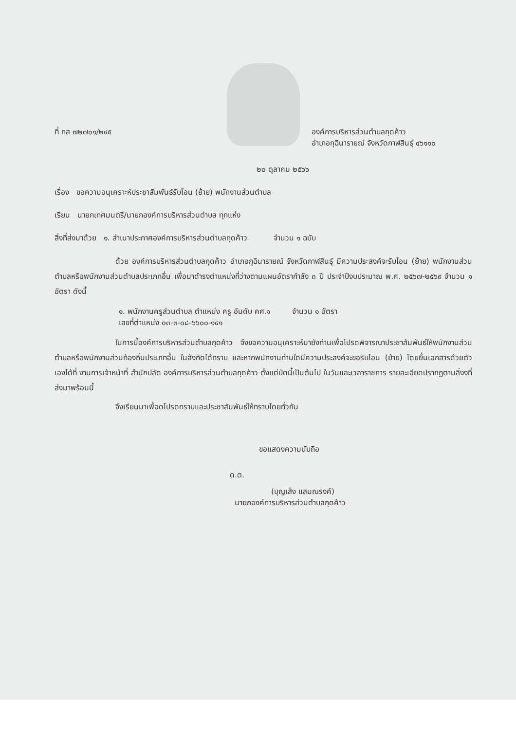ที่ กส ๗๒๗๐๑/๒๔๕ องค์การบริหารส่วนตำบลกุดค้าว
อำเภอกุฉินารายณ์ จังหวัดกาฬสินธุ์ ๔๖๑๑๐
๒๐ ตุลาคม ๒๕๖๖
เรื่อง ขอความอนุเคราะห์ประชาสัมพันธ์รับโอน (ย้าย) พนักงานส่วนตำบล
เรียน นายกเทศมนตรี/นายกองค์การบริหารส่วนตำบล ทุกแห่ง
สิ่งที่ส่งมาด้วย ๑. สำเนาประกาศองค์การบริหารส่วนตำบลกุดค้าว จำนวน ๑ ฉบับ
ด้วย องค์การบริหารส่วนตำบลกุดค้าว อำเภอกุฉินารายณ์ จังหวัดกาฬสินธุ์ มีความประสงค์จะรับโอน (ย้าย) พนักงานส่วนตำบลหรือพนักงานส่วนตำบลประเภทอื่น เพื่อมาดำรงตำแหน่งที่ว่างตามแผนอัตรากำลัง ๓ ปี ประจำปีงบประมาณ พ.ศ. ๒๕๖๗-๒๕๖๙ จำนวน ๑ อัตรา ดังนี้
๑. พนักงานครูส่วนตำบล ตำแหน่ง ครู อันดับ คศ.๑ จำนวน ๑ อัตรา
เลขที่ตำแหน่ง ๐๓-๓-๐๘-๖๖๐๐-๑๔๑
ในการนี้องค์การบริหารส่วนตำบลกุดค้าว จึงขอความอนุเคราะห์มายังท่านเพื่อโปรดพิจารณาประชาสัมพันธ์ให้พนักงานส่วนตำบลหรือพนักงานส่วนท้องถิ่นประเภทอื่น ในสังกัดได้ทราบ และหากพนักงานท่านใดมีความประสงค์จะขอรับโอน (ย้าย) โดยยื่นเอกสารด้วยตัวเองได้ที่ งานการเจ้าหน้าที่ สำนักปลัด องค์การบริหารส่วนตำบลกุดค้าว ตั้งแต่บัดนี้เป็นต้นไป ในวันและเวลาราชการ รายละเอียดปรากฏตามสิ่งงที่ส่งมาพร้อมนี้
จึงเรียนมาเพื่อดโปรดทราบและประชาสัมพันธ์ให้ทราบโดยทั่วกัน
ขอแสดงความนับถือ
ด.ต.
(บุญเส็ง แสนณรงค์)
นายกองค์การบริหารส่วนตำบลกุดค้าว